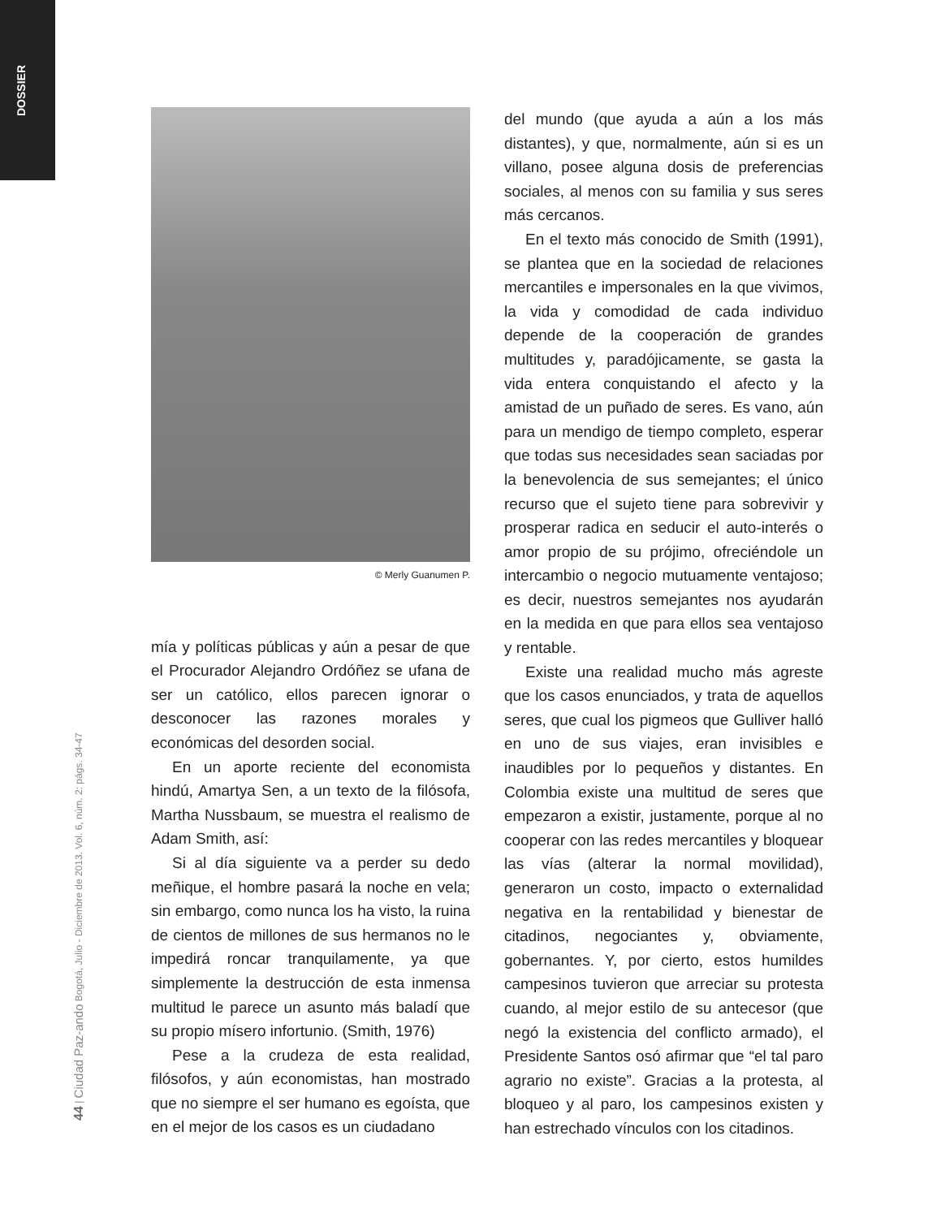DOSSIER
44 | Ciudad Paz-ando Bogotá, Julio - Diciembre de 2013. Vol. 6, núm. 2: págs. 34-47
© Merly Guanumen P.
mía y políticas públicas y aún a pesar de que el Procurador Alejandro Ordóñez se ufana de ser un católico, ellos parecen ignorar o desconocer las razones morales y económicas del desorden social.
En un aporte reciente del economista hindú, Amartya Sen, a un texto de la filósofa, Martha Nussbaum, se muestra el realismo de Adam Smith, así:
Si al día siguiente va a perder su dedo meñique, el hombre pasará la noche en vela; sin embargo, como nunca los ha visto, la ruina de cientos de millones de sus hermanos no le impedirá roncar tranquilamente, ya que simplemente la destrucción de esta inmensa multitud le parece un asunto más baladí que su propio mísero infortunio. (Smith, 1976)
Pese a la crudeza de esta realidad, filósofos, y aún economistas, han mostrado que no siempre el ser humano es egoísta, que en el mejor de los casos es un ciudadano
del mundo (que ayuda a aún a los más distantes), y que, normalmente, aún si es un villano, posee alguna dosis de preferencias sociales, al menos con su familia y sus seres más cercanos.
En el texto más conocido de Smith (1991), se plantea que en la sociedad de relaciones mercantiles e impersonales en la que vivimos, la vida y comodidad de cada individuo depende de la cooperación de grandes multitudes y, paradójicamente, se gasta la vida entera conquistando el afecto y la amistad de un puñado de seres. Es vano, aún para un mendigo de tiempo completo, esperar que todas sus necesidades sean saciadas por la benevolencia de sus semejantes; el único recurso que el sujeto tiene para sobrevivir y prosperar radica en seducir el auto-interés o amor propio de su prójimo, ofreciéndole un intercambio o negocio mutuamente ventajoso; es decir, nuestros semejantes nos ayudarán en la medida en que para ellos sea ventajoso y rentable.
Existe una realidad mucho más agreste que los casos enunciados, y trata de aquellos seres, que cual los pigmeos que Gulliver halló en uno de sus viajes, eran invisibles e inaudibles por lo pequeños y distantes. En Colombia existe una multitud de seres que empezaron a existir, justamente, porque al no cooperar con las redes mercantiles y bloquear las vías (alterar la normal movilidad), generaron un costo, impacto o externalidad negativa en la rentabilidad y bienestar de citadinos, negociantes y, obviamente, gobernantes. Y, por cierto, estos humildes campesinos tuvieron que arreciar su protesta cuando, al mejor estilo de su antecesor (que negó la existencia del conflicto armado), el Presidente Santos osó afirmar que “el tal paro agrario no existe”. Gracias a la protesta, al bloqueo y al paro, los campesinos existen y han estrechado vínculos con los citadinos.